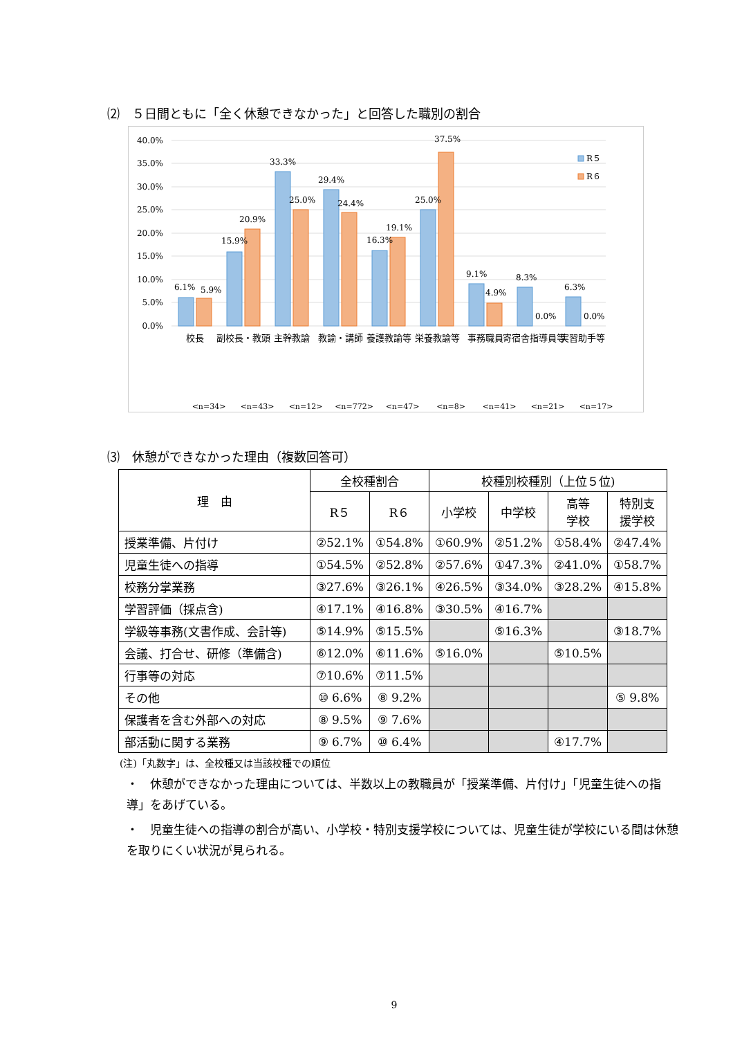⑵　５日間ともに「全く休憩できなかった」と回答した職別の割合
40.0%
35.0%
30.0%
25.0%
20.0%
15.0%
10.0%
5.0%
0.0%
6.1%
5.9%
15.9%
20.9%
33.3%
25.0%
29.4%
24.4%
16.3%
19.1%
25.0%
37.5%
9.1%
4.9%
8.3%
0.0%
6.3%
0.0%
R５
R６
校長
副校長・教頭
主幹教諭
教諭・講師
養護教諭等
栄養教諭等
事務職員
寄宿舎指導員等
実習助手等
<n=34>
<n=43>
<n=12>
<n=772>
<n=47>
<n=8>
<n=41>
<n=21>
<n=17>
⑶　休憩ができなかった理由（複数回答可）
| 理 由 | 全校種割合 | | 校種別校種別（上位５位) | | | |
| --- | --- | --- | --- | --- | --- | --- |
| | R５ | R６ | 小学校 | 中学校 | 高等 学校 | 特別支 援学校 |
| 授業準備、片付け | ②52.1% | ①54.8% | ①60.9% | ②51.2% | ①58.4% | ②47.4% |
| 児童生徒への指導 | ①54.5% | ②52.8% | ②57.6% | ①47.3% | ②41.0% | ①58.7% |
| 校務分掌業務 | ③27.6% | ③26.1% | ④26.5% | ③34.0% | ③28.2% | ④15.8% |
| 学習評価（採点含) | ④17.1% | ④16.8% | ③30.5% | ④16.7% | | |
| 学級等事務(文書作成、会計等) | ⑤14.9% | ⑤15.5% | | ⑤16.3% | | ③18.7% |
| 会議、打合せ、研修（準備含) | ⑥12.0% | ⑥11.6% | ⑤16.0% | | ⑤10.5% | |
| 行事等の対応 | ⑦10.6% | ⑦11.5% | | | | |
| その他 | ⑩ 6.6% | ⑧ 9.2% | | | | ⑤ 9.8% |
| 保護者を含む外部への対応 | ⑧ 9.5% | ⑨ 7.6% | | | | |
| 部活動に関する業務 | ⑨ 6.7% | ⑩ 6.4% | | | ④17.7% | |
(注)「丸数字」は、全校種又は当該校種での順位
・　休憩ができなかった理由については、半数以上の教職員が「授業準備、片付け」「児童生徒への指導」をあげている。
・　児童生徒への指導の割合が高い、小学校・特別支援学校については、児童生徒が学校にいる間は休憩を取りにくい状況が見られる。
9